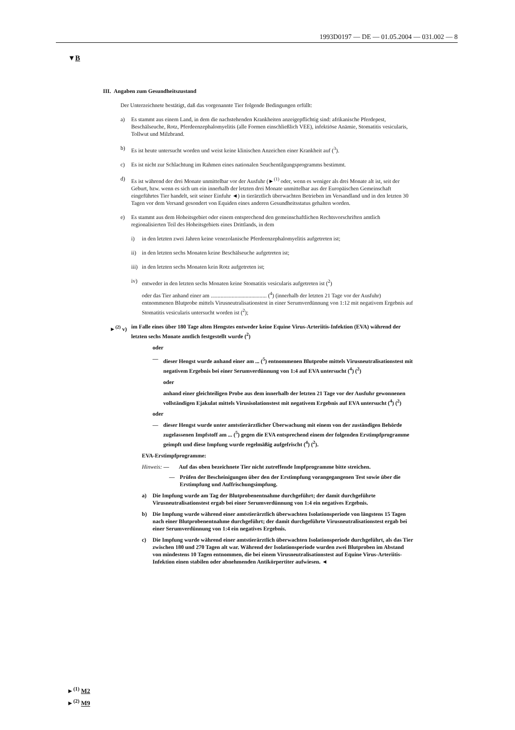1993D0197 — DE — 01.05.2004 — 031.002 — 8
▼B
III. Angaben zum Gesundheitszustand
Der Unterzeichnete bestätigt, daß das vorgenannte Tier folgende Bedingungen erfüllt:
a) Es stammt aus einem Land, in dem die nachstehenden Krankheiten anzeigepflichtig sind: afrikanische Pferdepest, Beschälseuche, Rotz, Pferdeenzephalomyelitis (alle Formen einschließlich VEE), infektiöse Anämie, Stomatitis vesicularis, Tollwut und Milzbrand.
b) Es ist heute untersucht worden und weist keine klinischen Anzeichen einer Krankheit auf (<sup>3</sup>).
c) Es ist nicht zur Schlachtung im Rahmen eines nationalen Seuchentilgungsprogramms bestimmt.
d) Es ist während der drei Monate unmittelbar vor der Ausfuhr (►<sup>(1)</sup> oder, wenn es weniger als drei Monate alt ist, seit der Geburt, bzw. wenn es sich um ein innerhalb der letzten drei Monate unmittelbar aus der Europäischen Gemeinschaft eingeführtes Tier handelt, seit seiner Einfuhr ◄) in tierärztlich überwachten Betrieben im Versandland und in den letzten 30 Tagen vor dem Versand gesondert von Equiden eines anderen Gesundheitsstatus gehalten worden.
e) Es stammt aus dem Hoheitsgebiet oder einem entsprechend den gemeinschaftlichen Rechtsvorschriften amtlich regionalisierten Teil des Hoheitsgebiets eines Drittlands, in dem
i) in den letzten zwei Jahren keine venezolanische Pferdeenzephalomyelitis aufgetreten ist;
ii) in den letzten sechs Monaten keine Beschälseuche aufgetreten ist;
iii) in den letzten sechs Monaten kein Rotz aufgetreten ist;
iv) entweder in den letzten sechs Monaten keine Stomatitis vesicularis aufgetreten ist (<sup>2</sup>)
oder das Tier anhand einer am ........................................ (<sup>4</sup>) (innerhalb der letzten 21 Tage vor der Ausfuhr) entnommenen Blutprobe mittels Virusneutralisationstest in einer Serumverdünnung von 1:12 mit negativem Ergebnis auf Stomatitis vesicularis untersucht worden ist (<sup>2</sup>);
►<sup>(2)</sup> v) im Falle eines über 180 Tage alten Hengstes entweder keine Equine Virus-Arteriitis-Infektion (EVA) während der letzten sechs Monate amtlich festgestellt wurde (<sup>2</sup>)
oder
— dieser Hengst wurde anhand einer am ... (<sup>5</sup>) entnommenen Blutprobe mittels Virusneutralisationstest mit negativem Ergebnis bei einer Serumverdünnung von 1:4 auf EVA untersucht (<sup>4</sup>) (<sup>2</sup>)
oder
anhand einer gleichteiligen Probe aus dem innerhalb der letzten 21 Tage vor der Ausfuhr gewonnenen vollständigen Ejakulat mittels Virusisolationstest mit negativem Ergebnis auf EVA untersucht (<sup>4</sup>) (<sup>2</sup>)
oder
— dieser Hengst wurde unter amtstierärztlicher Überwachung mit einem von der zuständigen Behörde zugelassenen Impfstoff am ... (<sup>5</sup>) gegen die EVA entsprechend einem der folgenden Erstimpfprogramme geimpft und diese Impfung wurde regelmäßig aufgefrischt (<sup>4</sup>) (<sup>2</sup>).
EVA-Erstimpfprogramme:
Hinweis: — Auf das oben bezeichnete Tier nicht zutreffende Impfprogramme bitte streichen.
— Prüfen der Bescheinigungen über den der Erstimpfung vorangegangenen Test sowie über die Erstimpfung und Auffrischungsimpfung.
a) Die Impfung wurde am Tag der Blutprobenentnahme durchgeführt; der damit durchgeführte Virusneutralisationstest ergab bei einer Serumverdünnung von 1:4 ein negatives Ergebnis.
b) Die Impfung wurde während einer amtstierärztlich überwachten Isolationsperiode von längstens 15 Tagen nach einer Blutprobenentnahme durchgeführt; der damit durchgeführte Virusneutralisationstest ergab bei einer Serumverdünnung von 1:4 ein negatives Ergebnis.
c) Die Impfung wurde während einer amtstierärztlich überwachten Isolationsperiode durchgeführt, als das Tier zwischen 180 und 270 Tagen alt war. Während der Isolationsperiode wurden zwei Blutproben im Abstand von mindestens 10 Tagen entnommen, die bei einem Virusneutralisationstest auf Equine Virus-Arteriitis-Infektion einen stabilen oder abnehmenden Antikörpertiter aufwiesen. ◄
►<sup>(1)</sup> M2
►<sup>(2)</sup> M9